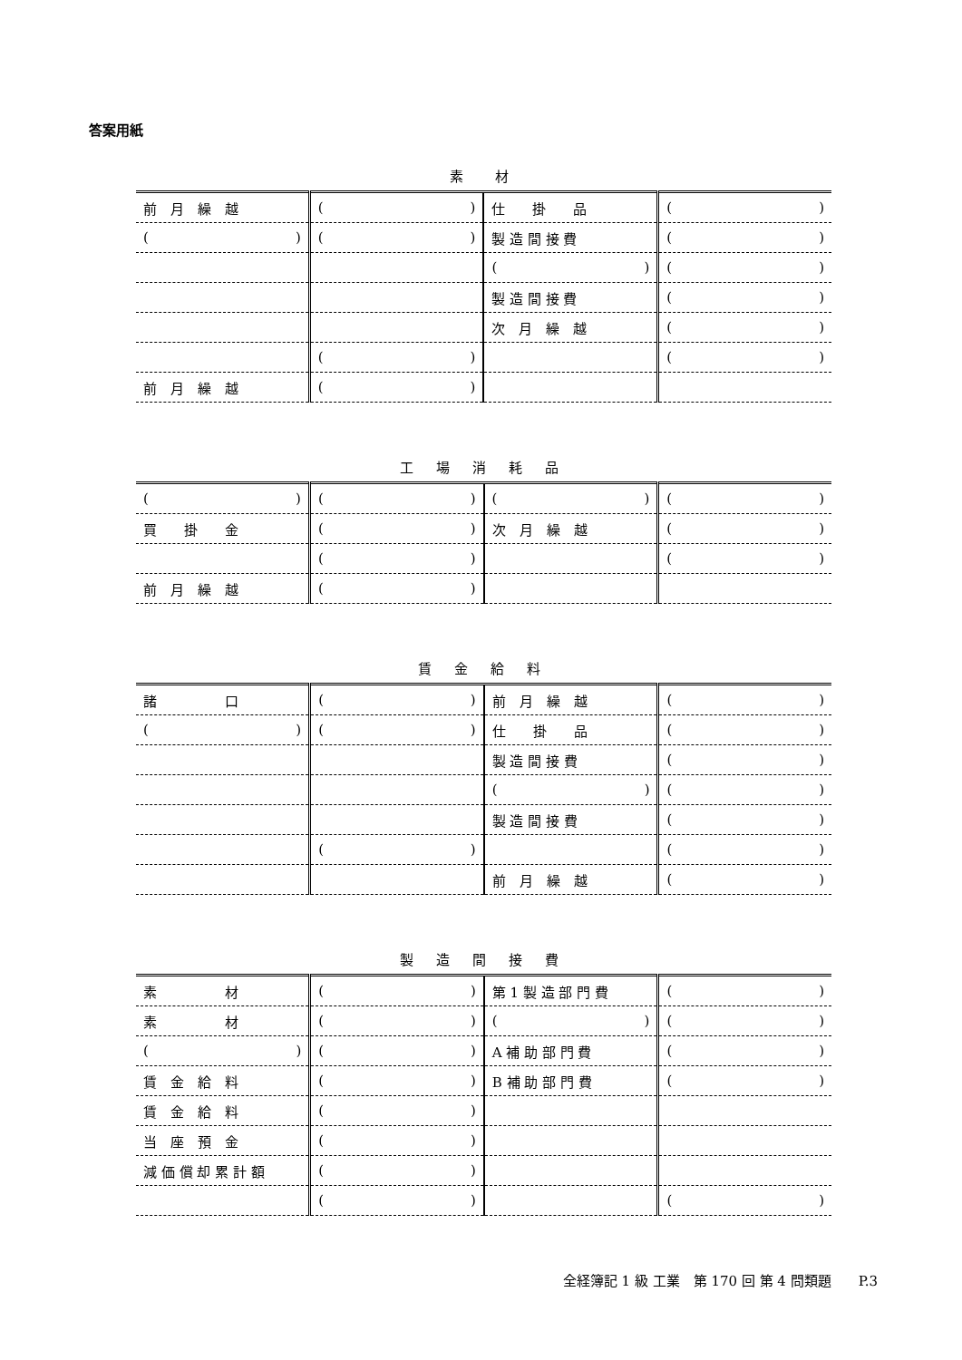答案用紙
素　材
| 前 月 繰 越 | ( ) | 仕 掛 品 | ( ) |
| ( ) | ( ) | 製 造 間 接 費 | ( ) |
| | | ( ) | ( ) |
| | | 製 造 間 接 費 | ( ) |
| | | 次 月 繰 越 | ( ) |
| | ( ) | | ( ) |
| 前 月 繰 越 | ( ) | | |
工 場 消 耗 品
| ( ) | ( ) | ( ) | ( ) |
| 買 掛 金 | ( ) | 次 月 繰 越 | ( ) |
| | ( ) | | ( ) |
| 前 月 繰 越 | ( ) | | |
賃 金 給 料
| 諸 口 | ( ) | 前 月 繰 越 | ( ) |
| ( ) | ( ) | 仕 掛 品 | ( ) |
| | | 製 造 間 接 費 | ( ) |
| | | ( ) | ( ) |
| | | 製 造 間 接 費 | ( ) |
| | ( ) | | ( ) |
| | | 前 月 繰 越 | ( ) |
製 造 間 接 費
| 素 材 | ( ) | 第 1 製 造 部 門 費 | ( ) |
| 素 材 | ( ) | ( ) | ( ) |
| ( ) | ( ) | A 補 助 部 門 費 | ( ) |
| 賃 金 給 料 | ( ) | B 補 助 部 門 費 | ( ) |
| 賃 金 給 料 | ( ) | | |
| 当 座 預 金 | ( ) | | |
| 減 価 償 却 累 計 額 | ( ) | | |
| | ( ) | | ( ) |
全経簿記 1 級 工業　第 170 回 第 4 問類題　　P.3